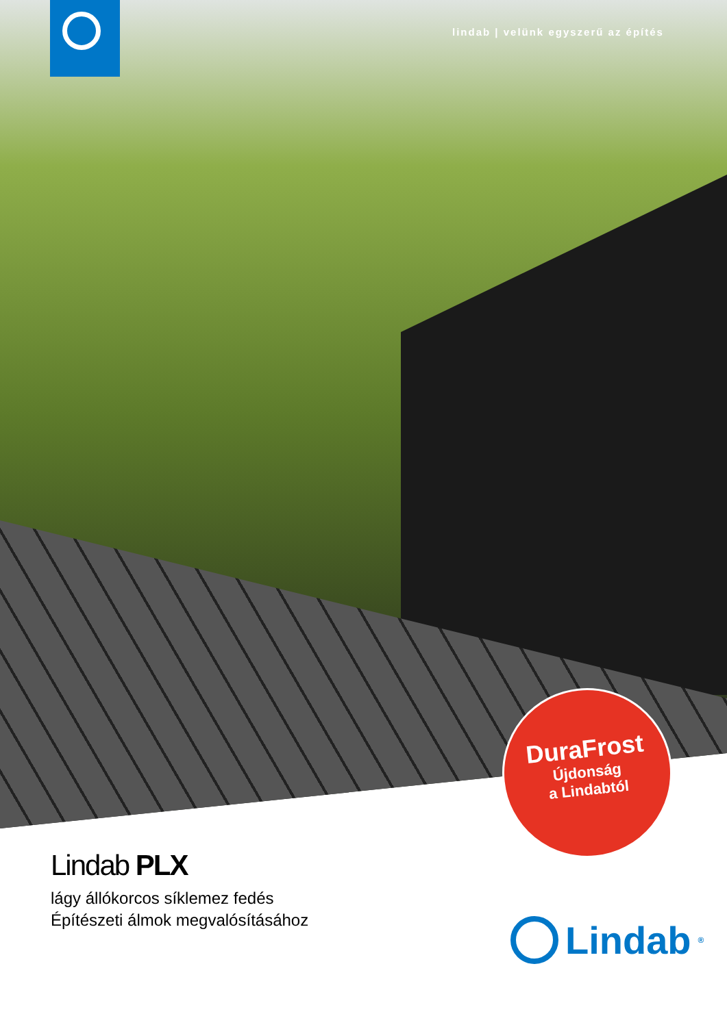lindab | velünk egyszerű az építés
DuraFrost
Újdonság
a Lindabtól
Lindab PLX
lágy állókorcos síklemez fedés
Építészeti álmok megvalósításához
Lindab<sup>®</sup>